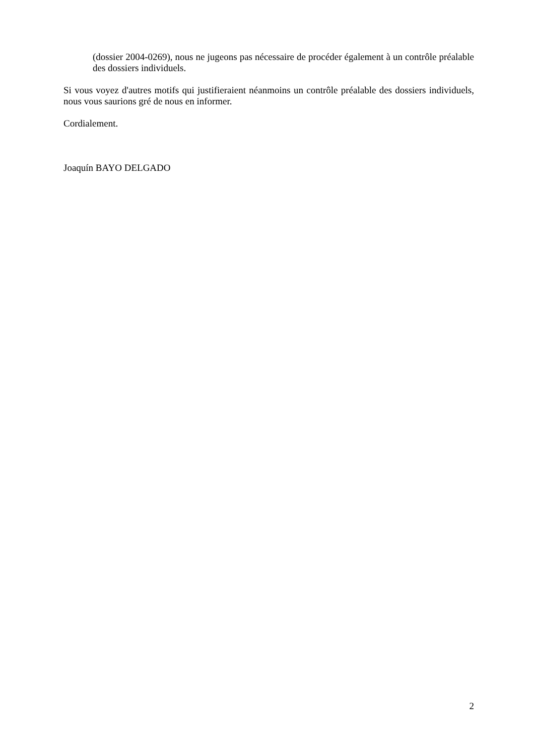(dossier 2004-0269), nous ne jugeons pas nécessaire de procéder également à un contrôle préalable des dossiers individuels.
Si vous voyez d'autres motifs qui justifieraient néanmoins un contrôle préalable des dossiers individuels, nous vous saurions gré de nous en informer.
Cordialement.
Joaquín BAYO DELGADO
2